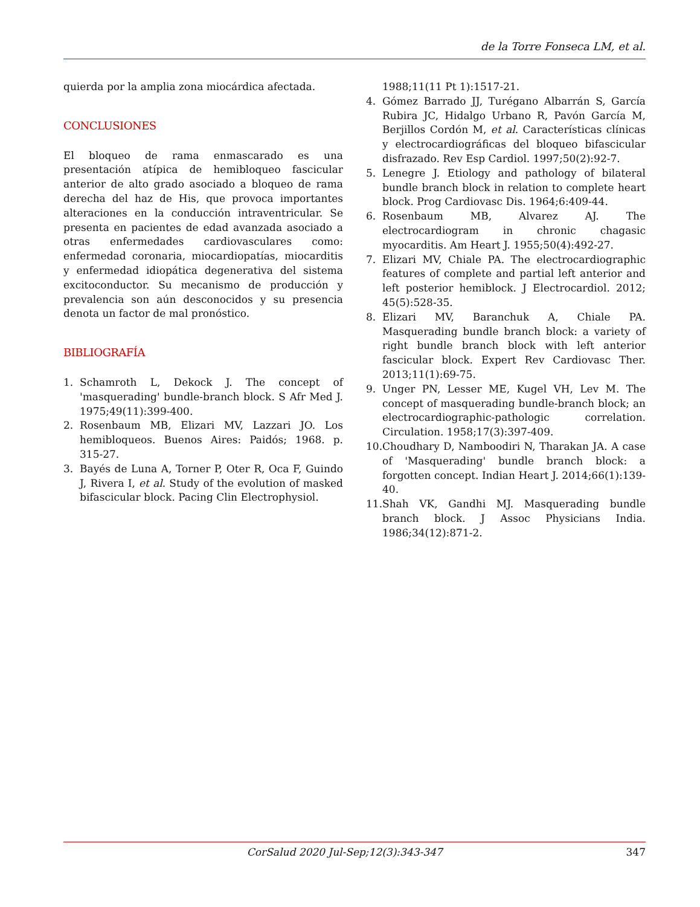de la Torre Fonseca LM, et al.
quierda por la amplia zona miocárdica afectada.
CONCLUSIONES
El bloqueo de rama enmascarado es una presentación atípica de hemibloqueo fascicular anterior de alto grado asociado a bloqueo de rama derecha del haz de His, que provoca importantes alteraciones en la conducción intraventricular. Se presenta en pacientes de edad avanzada asociado a otras enfermedades cardiovasculares como: enfermedad coronaria, miocardiopatías, miocarditis y enfermedad idiopática degenerativa del sistema excitoconductor. Su mecanismo de producción y prevalencia son aún desconocidos y su presencia denota un factor de mal pronóstico.
BIBLIOGRAFÍA
1. Schamroth L, Dekock J. The concept of 'masquerading' bundle-branch block. S Afr Med J. 1975;49(11):399-400.
2. Rosenbaum MB, Elizari MV, Lazzari JO. Los hemibloqueos. Buenos Aires: Paidós; 1968. p. 315-27.
3. Bayés de Luna A, Torner P, Oter R, Oca F, Guindo J, Rivera I, et al. Study of the evolution of masked bifascicular block. Pacing Clin Electrophysiol.
1988;11(11 Pt 1):1517-21.
4. Gómez Barrado JJ, Turégano Albarrán S, García Rubira JC, Hidalgo Urbano R, Pavón García M, Berjillos Cordón M, et al. Características clínicas y electrocardiográficas del bloqueo bifascicular disfrazado. Rev Esp Cardiol. 1997;50(2):92-7.
5. Lenegre J. Etiology and pathology of bilateral bundle branch block in relation to complete heart block. Prog Cardiovasc Dis. 1964;6:409-44.
6. Rosenbaum MB, Alvarez AJ. The electrocardiogram in chronic chagasic myocarditis. Am Heart J. 1955;50(4):492-27.
7. Elizari MV, Chiale PA. The electrocardiographic features of complete and partial left anterior and left posterior hemiblock. J Electrocardiol. 2012; 45(5):528-35.
8. Elizari MV, Baranchuk A, Chiale PA. Masquerading bundle branch block: a variety of right bundle branch block with left anterior fascicular block. Expert Rev Cardiovasc Ther. 2013;11(1):69-75.
9. Unger PN, Lesser ME, Kugel VH, Lev M. The concept of masquerading bundle-branch block; an electrocardiographic-pathologic correlation. Circulation. 1958;17(3):397-409.
10. Choudhary D, Namboodiri N, Tharakan JA. A case of 'Masquerading' bundle branch block: a forgotten concept. Indian Heart J. 2014;66(1):139-40.
11. Shah VK, Gandhi MJ. Masquerading bundle branch block. J Assoc Physicians India. 1986;34(12):871-2.
CorSalud 2020 Jul-Sep;12(3):343-347 347